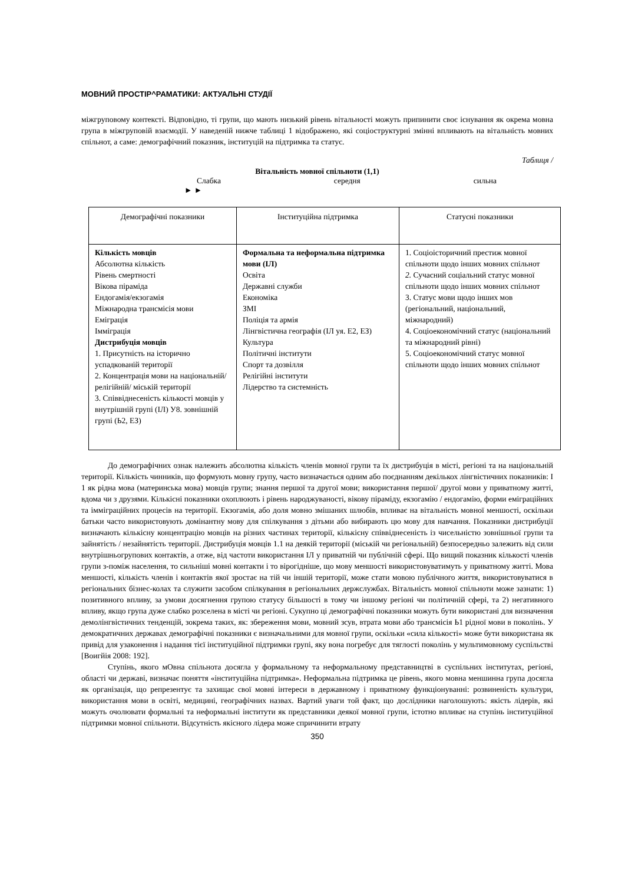МОВНИЙ ПРОСТІР^РАМАТИКИ: АКТУАЛЬНІ СТУДІЇ
міжгруповому контексті. Відповідно, ті групи, що мають низький рівень вітальності можуть припинити своє існування як окрема мовна група в міжгруповій взаємодії. У наведеній нижче таблиці 1 відображено, які соціоструктурні змінні впливають на вітальність мовних спільнот, а саме: демографічний показник, інституцій на підтримка та статус.
Таблиця /
Вітальність мовної спільноти (1,1)
Слабка середня сильна
► ►
| Демографічні показники | Інституційна підтримка | Статусні показники |
| Кількість мовців Абсолютна кількість Рівень смертності Вікова піраміда Ендогамія/екзогамія Міжнародна трансмісія мови Еміграція Імміграція Дистрибуція мовців 1. Присутність на історично успадкованій території 2. Концентрація мови на національній/релігійній/ міській території 3. Співвіднесеність кількості мовців у внутрішній групі (ІЛ) У8. зовнішній групі (Ь2, ЕЗ) | Формальна та неформальна підтримка мови (ІЛ) Освіта Державні служби Економіка ЗМІ Поліція та армія Лінгвістична географія (ІЛ уя. Е2, ЕЗ) Культура Політичні інститути Спорт та дозвілля Релігійні інститути Лідерство та системність | 1. Соціоісторичний престиж мовної спільноти щодо інших мовних спільнот 2. Сучасний соціальний статус мовної спільноти щодо інших мовних спільнот 3. Статус мови щодо інших мов (регіональний, національний, міжнародний) 4. Соціоекономічний статус (національний та міжнародний рівні) 5. Соціоекономічний статус мовної спільноти щодо інших мовних спільнот |
До демографічних ознак належить абсолютна кількість членів мовної групи та їх дистрибуція в місті, регіоні та на національній території. Кількість чинників, що формують мовну групу, часто визначається одним або поєднанням декількох лінгвістичних показників: І 1 як рідна мова (материнська мова) мовців групи; знання першої та другої мови; використання першої/ другої мови у приватному житті, вдома чи з друзями. Кількісні показники охоплюють і рівень народжуваності, вікову піраміду, екзогамію / ендогамію, форми еміграційних та імміграційних процесів на території. Екзогамія, або доля мовно змішаних шлюбів, впливає на вітальність мовної меншості, оскільки батьки часто використовують домінантну мову для спілкування з дітьми або вибирають цю мову для навчання. Показники дистрибуції визначають кількісну концентрацію мовців на різних частинах території, кількісну співвіднесеність із чисельністю зовнішньої групи та зайнятість / незайнятість території. Дистрибуція мовців 1.1 на деякій території (міській чи регіональній) безпосередньо залежить від сили внутрішньогрупових контактів, а отже, від частоти використання ІЛ у приватній чи публічній сфері. Що вищий показник кількості членів групи з-поміж населення, то сильніші мовні контакти і то вірогідніше, що мову меншості використовуватимуть у приватному житті. Мова меншості, кількість членів і контактів якої зростає на тій чи іншій території, може стати мовою публічного життя, використовуватися в регіональних бізнес-колах та служити засобом спілкування в регіональних держслужбах. Вітальність мовної спільноти може зазнати: 1) позитивного впливу, за умови досягнення групою статусу більшості в тому чи іншому регіоні чи політичній сфері, та 2) негативного впливу, якщо група дуже слабко розселена в місті чи регіоні. Сукупно ці демографічні показники можуть бути використані для визначення демолінгвістичних тенденцій, зокрема таких, як: збереження мови, мовний зсув, втрата мови або трансмісія Ь1 рідної мови в поколінь. У демократичних державах демографічні показники є визначальними для мовної групи, оскільки «сила кількості» може бути використана як привід для узаконення і надання тієї інституційної підтримки групі, яку вона погребує для тяглості поколінь у мультимовному суспільстві [Воигйія 2008: 192].
Ступінь, якого мОвна спільнота досягла у формальному та неформальному представництві в суспільних інститутах, регіоні, області чи державі, визначає поняття «інституційна підтримка». Неформальна підтримка це рівень, якого мовна меншинна група досягла як організація, що репрезентує та захищає свої мовні інтереси в державному і приватному функціонуванні: розвиненість культури, використання мови в освіті, медицині, географічних назвах. Вартий уваги той факт, що дослідники наголошують: якість лідерів, які можуть очолювати формальні та неформальні інститути як представники деякої мовної групи, істотно впливає на ступінь інституційної підтримки мовної спільноти. Відсутність якісного лідера може спричинити втрату
350